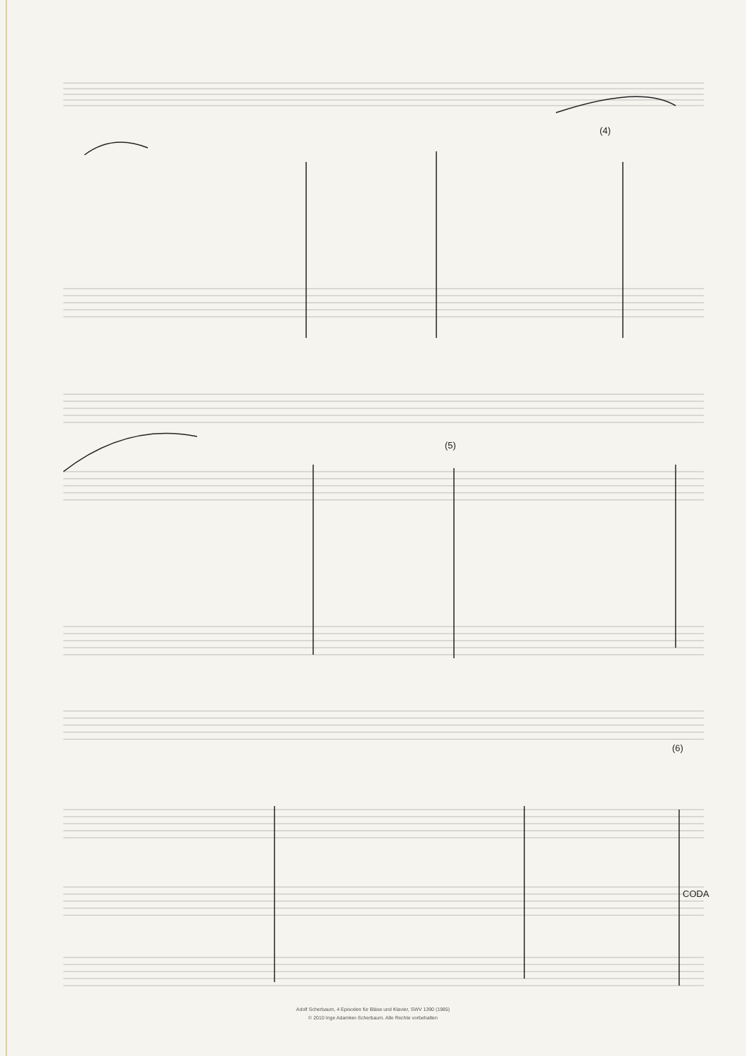(4)
(5)
(6)
CODA
Adolf Scherbaum, 4 Episoden für Bläse und Klavier, SWV 1390 (1985)
© 2010 Inge Adamker-Scherbaum. Alle Rechte vorbehalten